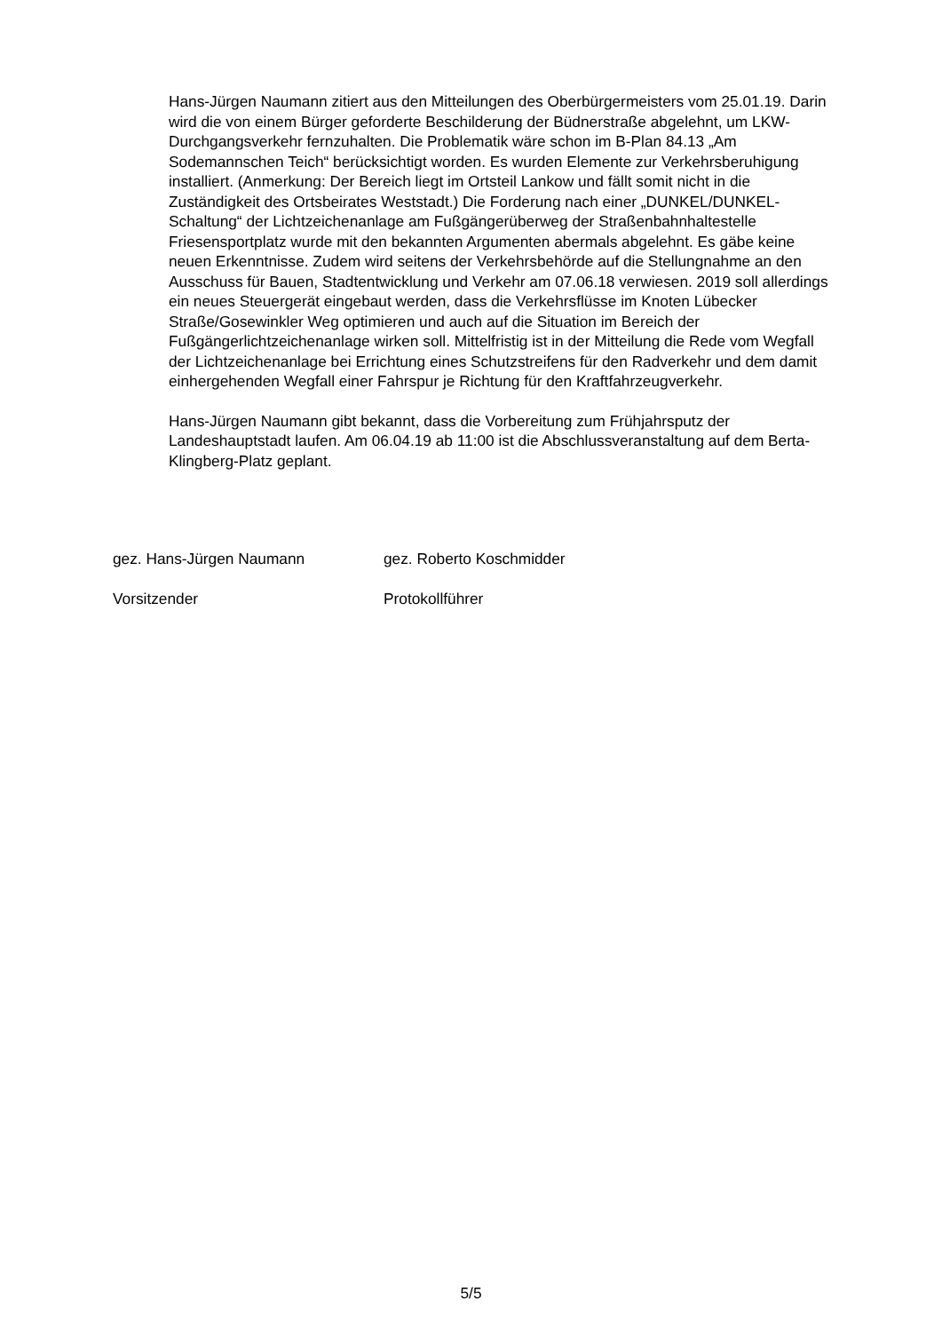Hans-Jürgen Naumann zitiert aus den Mitteilungen des Oberbürgermeisters vom 25.01.19. Darin wird die von einem Bürger geforderte Beschilderung der Büdnerstraße abgelehnt, um LKW-Durchgangsverkehr fernzuhalten. Die Problematik wäre schon im B-Plan 84.13 „Am Sodemannschen Teich“ berücksichtigt worden. Es wurden Elemente zur Verkehrsberuhigung installiert. (Anmerkung: Der Bereich liegt im Ortsteil Lankow und fällt somit nicht in die Zuständigkeit des Ortsbeirates Weststadt.) Die Forderung nach einer „DUNKEL/DUNKEL-Schaltung“ der Lichtzeichenanlage am Fußgängerüberweg der Straßenbahnhaltestelle Friesensportplatz wurde mit den bekannten Argumenten abermals abgelehnt. Es gäbe keine neuen Erkenntnisse. Zudem wird seitens der Verkehrsbehörde auf die Stellungnahme an den Ausschuss für Bauen, Stadtentwicklung und Verkehr am 07.06.18 verwiesen. 2019 soll allerdings ein neues Steuergerät eingebaut werden, dass die Verkehrsflüsse im Knoten Lübecker Straße/Gosewinkler Weg optimieren und auch auf die Situation im Bereich der Fußgängerlichtzeichenanlage wirken soll. Mittelfristig ist in der Mitteilung die Rede vom Wegfall der Lichtzeichenanlage bei Errichtung eines Schutzstreifens für den Radverkehr und dem damit einhergehenden Wegfall einer Fahrspur je Richtung für den Kraftfahrzeugverkehr.
Hans-Jürgen Naumann gibt bekannt, dass die Vorbereitung zum Frühjahrsputz der Landeshauptstadt laufen. Am 06.04.19 ab 11:00 ist die Abschlussveranstaltung auf dem Berta-Klingberg-Platz geplant.
gez. Hans-Jürgen Naumann gez. Roberto Koschmidder
Vorsitzender Protokollführer
5/5